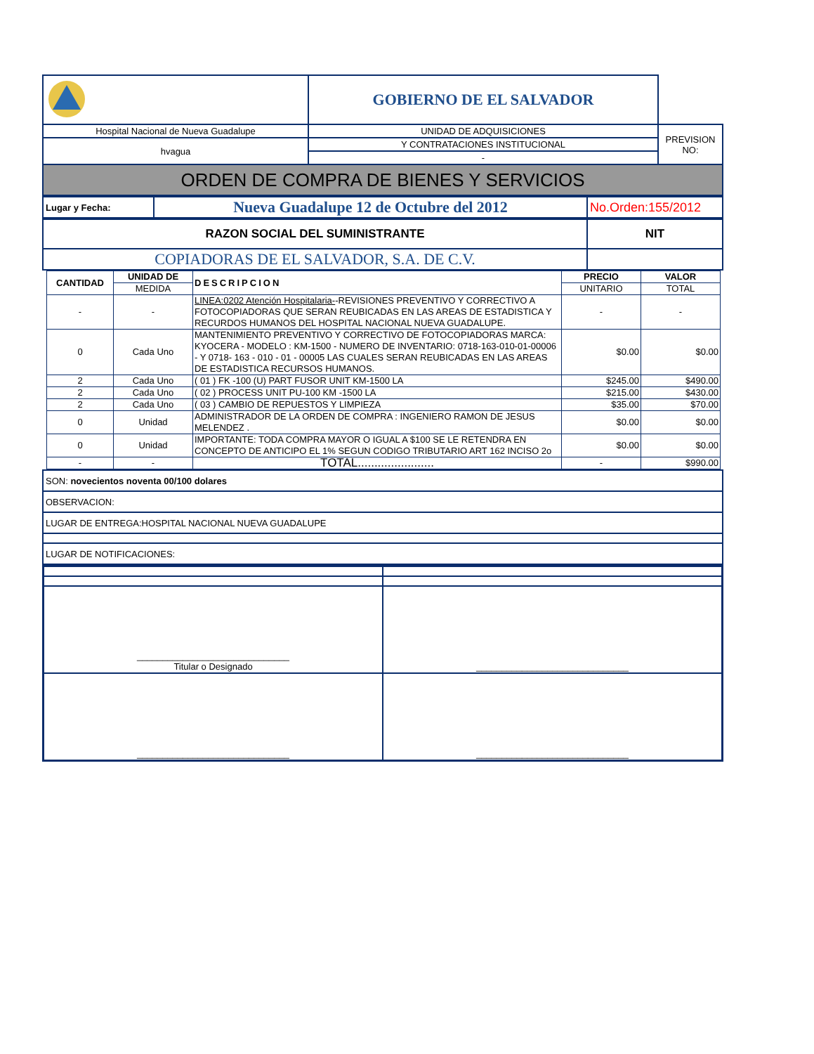| | GOBIERNO DE EL SALVADOR | |
| Hospital Nacional de Nueva Guadalupe | UNIDAD DE ADQUISICIONES | PREVISION NO: |
| hvagua | Y CONTRATACIONES INSTITUCIONAL | |
| | - | |
| ORDEN DE COMPRA DE BIENES Y SERVICIOS | | |
| Lugar y Fecha: | Nueva Guadalupe 12 de Octubre del 2012 | No.Orden:155/2012 |
| RAZON SOCIAL DEL SUMINISTRANTE | NIT |
| COPIADORAS DE EL SALVADOR, S.A. DE C.V. | |
| CANTIDAD | UNIDAD DE | DESCRIPCION | PRECIO | VALOR |
| --- | --- | --- | --- | --- |
| | MEDIDA | | UNITARIO | TOTAL |
| - | - | LINEA:0202 Atención Hospitalaria- -REVISIONES PREVENTIVO Y CORRECTIVO A FOTOCOPIADORAS QUE SERAN REUBICADAS EN LAS AREAS DE ESTADISTICA Y RECURDOS HUMANOS DEL HOSPITAL NACIONAL NUEVA GUADALUPE. | - | - |
| 0 | Cada Uno | MANTENIMIENTO PREVENTIVO Y CORRECTIVO DE FOTOCOPIADORAS MARCA: KYOCERA - MODELO : KM-1500 - NUMERO DE INVENTARIO: 0718-163-010-01-00006 - Y 0718- 163 - 010 - 01 - 00005 LAS CUALES SERAN REUBICADAS EN LAS AREAS DE ESTADISTICA RECURSOS HUMANOS. | $0.00 | $0.00 |
| 2 | Cada Uno | ( 01 ) FK -100 (U) PART FUSOR UNIT KM-1500 LA | $245.00 | $490.00 |
| 2 | Cada Uno | ( 02 ) PROCESS UNIT PU-100 KM -1500 LA | $215.00 | $430.00 |
| 2 | Cada Uno | ( 03 ) CAMBIO DE REPUESTOS Y LIMPIEZA | $35.00 | $70.00 |
| 0 | Unidad | ADMINISTRADOR DE LA ORDEN DE COMPRA : INGENIERO RAMON DE JESUS MELENDEZ . | $0.00 | $0.00 |
| 0 | Unidad | IMPORTANTE: TODA COMPRA MAYOR O IGUAL A $100 SE LE RETENDRA EN CONCEPTO DE ANTICIPO EL 1% SEGUN CODIGO TRIBUTARIO ART 162 INCISO 2o | $0.00 | $0.00 |
| - | - | TOTAL....................... | - | $990.00 |
| SON: novecientos noventa 00/100 dolares |
| OBSERVACION: |
| LUGAR DE ENTREGA:HOSPITAL NACIONAL NUEVA GUADALUPE |
| LUGAR DE NOTIFICACIONES: |
| ______________________________ Titular o Designado | ______________________________ |
| ______________________________ | ______________________________ |